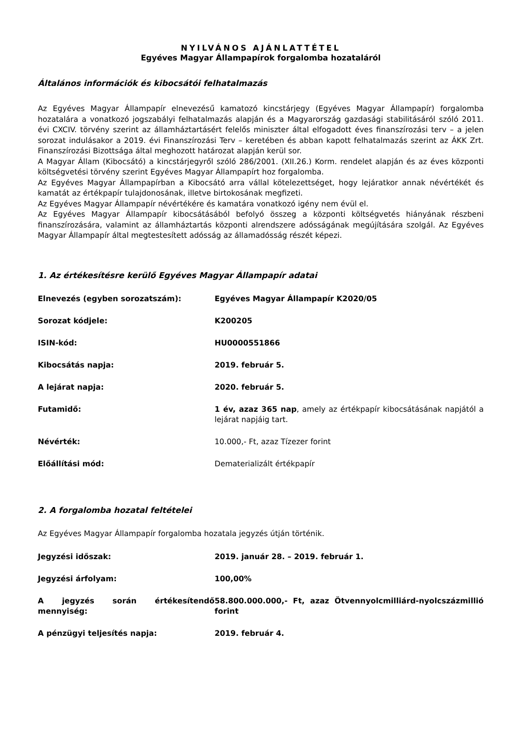NYILVÁNOS AJÁNLATTÉTEL
Egyéves Magyar Állampapírok forgalomba hozataláról
Általános információk és kibocsátói felhatalmazás
Az Egyéves Magyar Állampapír elnevezésű kamatozó kincstárjegy (Egyéves Magyar Állampapír) forgalomba hozatalára a vonatkozó jogszabályi felhatalmazás alapján és a Magyarország gazdasági stabilitásáról szóló 2011. évi CXCIV. törvény szerint az államháztartásért felelős miniszter által elfogadott éves finanszírozási terv – a jelen sorozat indulásakor a 2019. évi Finanszírozási Terv – keretében és abban kapott felhatalmazás szerint az ÁKK Zrt. Finanszírozási Bizottsága által meghozott határozat alapján kerül sor.
A Magyar Állam (Kibocsátó) a kincstárjegyről szóló 286/2001. (XII.26.) Korm. rendelet alapján és az éves központi költségvetési törvény szerint Egyéves Magyar Állampapírt hoz forgalomba.
Az Egyéves Magyar Állampapírban a Kibocsátó arra vállal kötelezettséget, hogy lejáratkor annak névértékét és kamatát az értékpapír tulajdonosának, illetve birtokosának megfizeti.
Az Egyéves Magyar Állampapír névértékére és kamatára vonatkozó igény nem évül el.
Az Egyéves Magyar Állampapír kibocsátásából befolyó összeg a központi költségvetés hiányának részbeni finanszírozására, valamint az államháztartás központi alrendszere adósságának megújítására szolgál. Az Egyéves Magyar Állampapír által megtestesített adósság az államadósság részét képezi.
1. Az értékesítésre kerülő Egyéves Magyar Állampapír adatai
| Elnevezés (egyben sorozatszám): | Egyéves Magyar Állampapír K2020/05 |
| Sorozat kódjele: | K200205 |
| ISIN-kód: | HU0000551866 |
| Kibocsátás napja: | 2019. február 5. |
| A lejárat napja: | 2020. február 5. |
| Futamidő: | 1 év, azaz 365 nap , amely az értékpapír kibocsátásának napjától a lejárat napjáig tart. |
| Névérték: | 10.000,- Ft, azaz Tízezer forint |
| Előállítási mód: | Dematerializált értékpapír |
2. A forgalomba hozatal feltételei
Az Egyéves Magyar Állampapír forgalomba hozatala jegyzés útján történik.
| Jegyzési időszak: | 2019. január 28. – 2019. február 1. |
| Jegyzési árfolyam: | 100,00% |
| A jegyzés során értékesítendő mennyiség: | 58.800.000.000,- Ft, azaz Ötvennyolcmilliárd-nyolcszázmillió forint |
| A pénzügyi teljesítés napja: | 2019. február 4. |